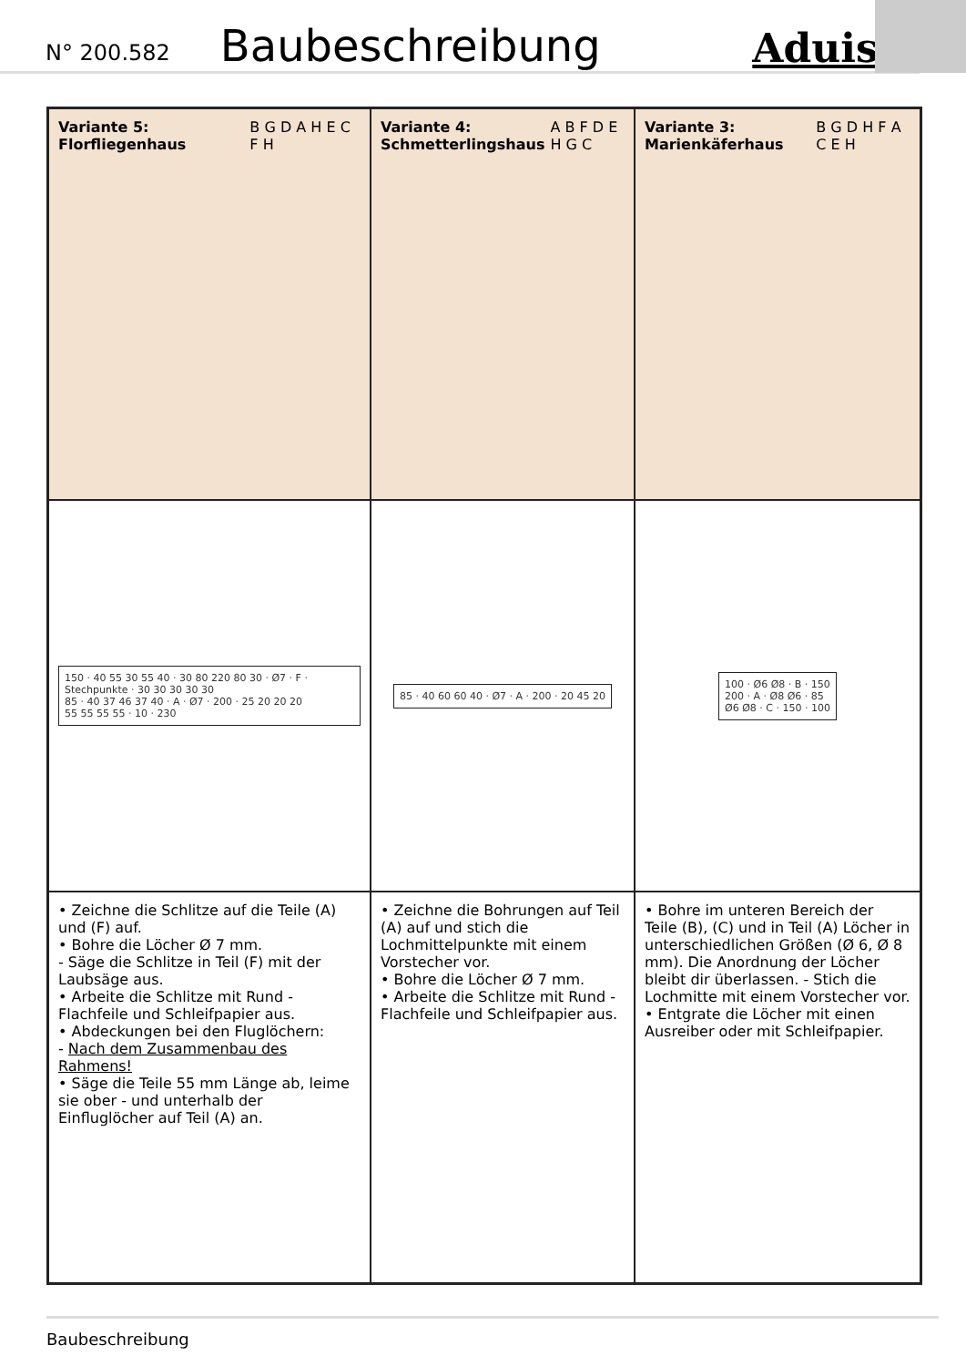N° 200.582 Baubeschreibung Aduis.
Variante 5: Florfliegenhaus B G D A H E C F H
Variante 4: Schmetterlingshaus A B F D E H G C
Variante 3: Marienkäferhaus B G D H F A C E H
150 · 40 55 30 55 40 · 30 80 220 80 30 · Ø7 · F · Stechpunkte · 30 30 30 30 30
85 · 40 37 46 37 40 · A · Ø7 · 200 · 25 20 20 20
55 55 55 55 · 10 · 230
85 · 40 60 60 40 · Ø7 · A · 200 · 20 45 20
100 · Ø6 Ø8 · B · 150
200 · A · Ø8 Ø6 · 85
Ø6 Ø8 · C · 150 · 100
• Zeichne die Schlitze auf die Teile (A) und (F) auf.
• Bohre die Löcher Ø 7 mm.
- Säge die Schlitze in Teil (F) mit der Laubsäge aus.
• Arbeite die Schlitze mit Rund - Flachfeile und Schleifpapier aus.
• Abdeckungen bei den Fluglöchern:
- Nach dem Zusammenbau des Rahmens!
• Säge die Teile 55 mm Länge ab, leime sie ober - und unterhalb der Einfluglöcher auf Teil (A) an.
• Zeichne die Bohrungen auf Teil (A) auf und stich die Lochmittelpunkte mit einem Vorstecher vor.
• Bohre die Löcher Ø 7 mm.
• Arbeite die Schlitze mit Rund - Flachfeile und Schleifpapier aus.
• Bohre im unteren Bereich der Teile (B), (C) und in Teil (A) Löcher in unterschiedlichen Größen (Ø 6, Ø 8 mm). Die Anordnung der Löcher bleibt dir überlassen. - Stich die Lochmitte mit einem Vorstecher vor.
• Entgrate die Löcher mit einen Ausreiber oder mit Schleifpapier.
Baubeschreibung